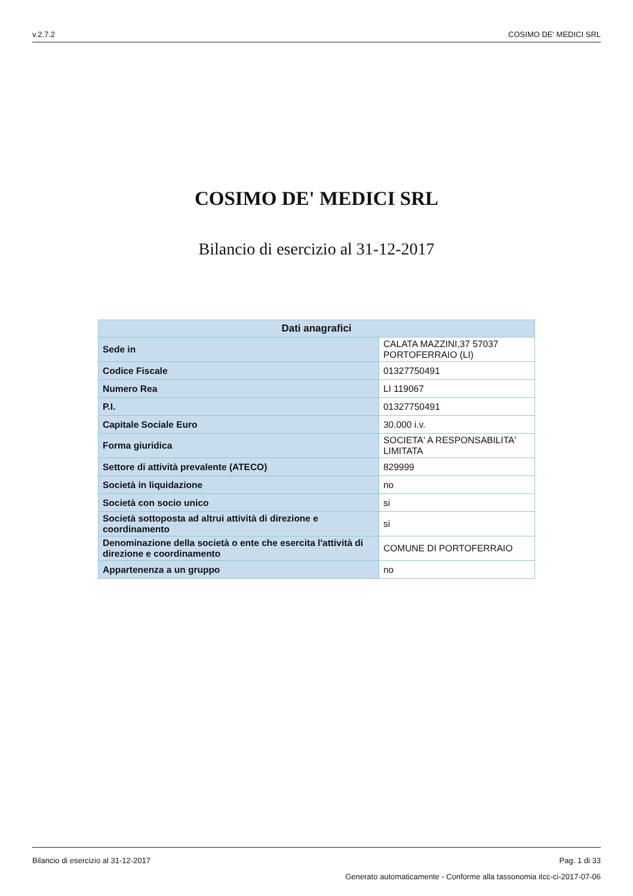v.2.7.2 COSIMO DE' MEDICI SRL
COSIMO DE' MEDICI SRL
Bilancio di esercizio al 31-12-2017
| Dati anagrafici | |
| --- | --- |
| Sede in | CALATA MAZZINI,37 57037 PORTOFERRAIO (LI) |
| Codice Fiscale | 01327750491 |
| Numero Rea | LI 119067 |
| P.I. | 01327750491 |
| Capitale Sociale Euro | 30.000 i.v. |
| Forma giuridica | SOCIETA' A RESPONSABILITA' LIMITATA |
| Settore di attività prevalente (ATECO) | 829999 |
| Società in liquidazione | no |
| Società con socio unico | si |
| Società sottoposta ad altrui attività di direzione e coordinamento | si |
| Denominazione della società o ente che esercita l'attività di direzione e coordinamento | COMUNE DI PORTOFERRAIO |
| Appartenenza a un gruppo | no |
Bilancio di esercizio al 31-12-2017 Pag. 1 di 33
Generato automaticamente - Conforme alla tassonomia itcc-ci-2017-07-06